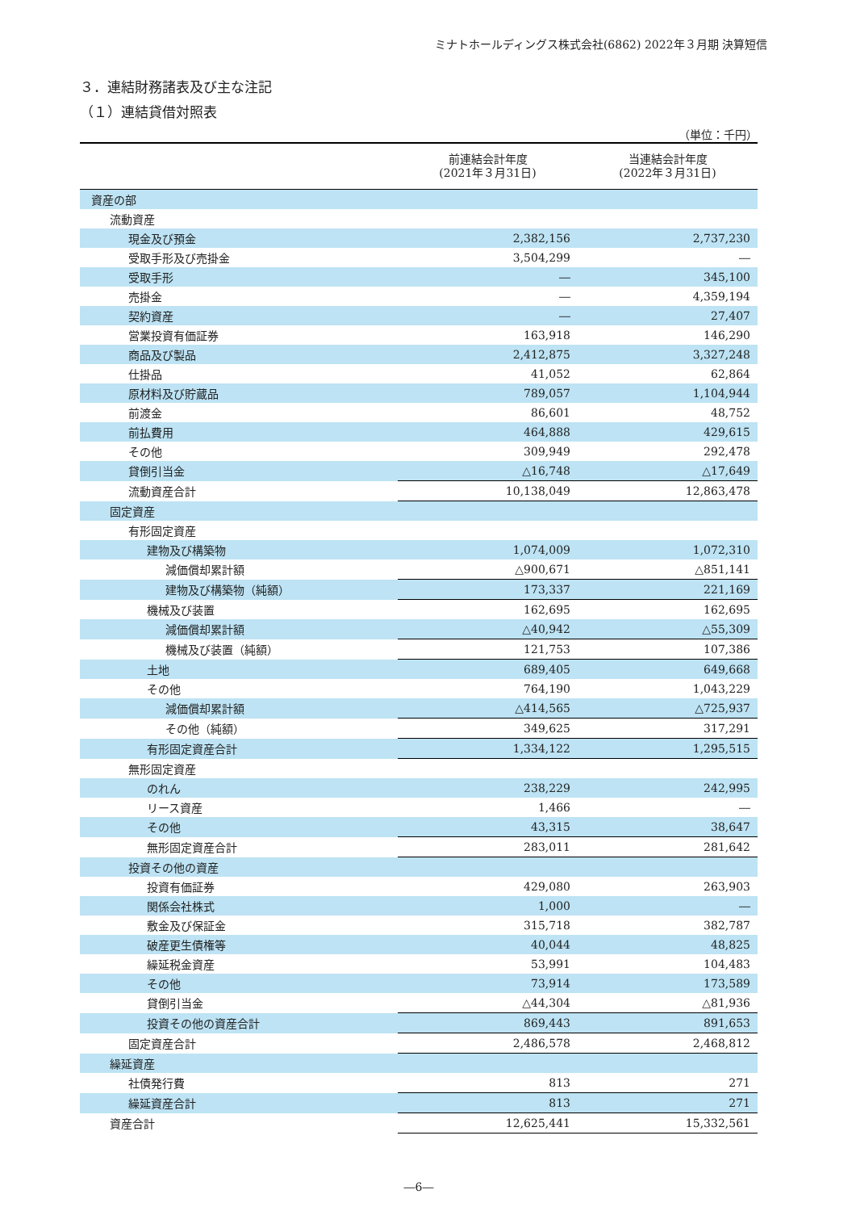ミナトホールディングス株式会社(6862) 2022年３月期 決算短信
３．連結財務諸表及び主な注記
（１）連結貸借対照表
（単位：千円）
| | 前連結会計年度 (2021年３月31日) | 当連結会計年度 (2022年３月31日) |
| --- | --- | --- |
| 資産の部 | | |
| 流動資産 | | |
| 現金及び預金 | 2,382,156 | 2,737,230 |
| 受取手形及び売掛金 | 3,504,299 | ― |
| 受取手形 | ― | 345,100 |
| 売掛金 | ― | 4,359,194 |
| 契約資産 | ― | 27,407 |
| 営業投資有価証券 | 163,918 | 146,290 |
| 商品及び製品 | 2,412,875 | 3,327,248 |
| 仕掛品 | 41,052 | 62,864 |
| 原材料及び貯蔵品 | 789,057 | 1,104,944 |
| 前渡金 | 86,601 | 48,752 |
| 前払費用 | 464,888 | 429,615 |
| その他 | 309,949 | 292,478 |
| 貸倒引当金 | △16,748 | △17,649 |
| 流動資産合計 | 10,138,049 | 12,863,478 |
| 固定資産 | | |
| 有形固定資産 | | |
| 建物及び構築物 | 1,074,009 | 1,072,310 |
| 減価償却累計額 | △900,671 | △851,141 |
| 建物及び構築物（純額） | 173,337 | 221,169 |
| 機械及び装置 | 162,695 | 162,695 |
| 減価償却累計額 | △40,942 | △55,309 |
| 機械及び装置（純額） | 121,753 | 107,386 |
| 土地 | 689,405 | 649,668 |
| その他 | 764,190 | 1,043,229 |
| 減価償却累計額 | △414,565 | △725,937 |
| その他（純額） | 349,625 | 317,291 |
| 有形固定資産合計 | 1,334,122 | 1,295,515 |
| 無形固定資産 | | |
| のれん | 238,229 | 242,995 |
| リース資産 | 1,466 | ― |
| その他 | 43,315 | 38,647 |
| 無形固定資産合計 | 283,011 | 281,642 |
| 投資その他の資産 | | |
| 投資有価証券 | 429,080 | 263,903 |
| 関係会社株式 | 1,000 | ― |
| 敷金及び保証金 | 315,718 | 382,787 |
| 破産更生債権等 | 40,044 | 48,825 |
| 繰延税金資産 | 53,991 | 104,483 |
| その他 | 73,914 | 173,589 |
| 貸倒引当金 | △44,304 | △81,936 |
| 投資その他の資産合計 | 869,443 | 891,653 |
| 固定資産合計 | 2,486,578 | 2,468,812 |
| 繰延資産 | | |
| 社債発行費 | 813 | 271 |
| 繰延資産合計 | 813 | 271 |
| 資産合計 | 12,625,441 | 15,332,561 |
―6―